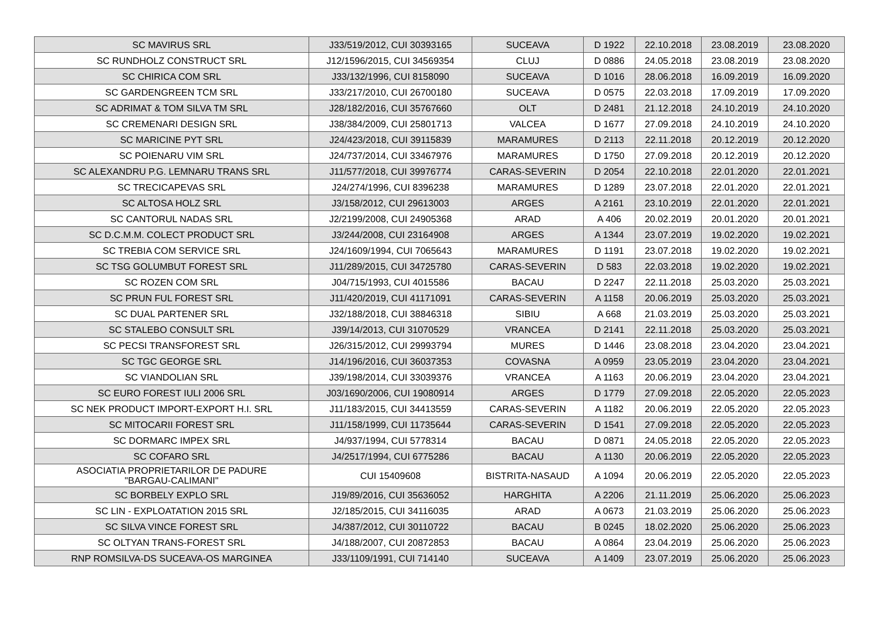| SC MAVIRUS SRL | J33/519/2012, CUI 30393165 | SUCEAVA | D 1922 | 22.10.2018 | 23.08.2019 | 23.08.2020 |
| SC RUNDHOLZ CONSTRUCT SRL | J12/1596/2015, CUI 34569354 | CLUJ | D 0886 | 24.05.2018 | 23.08.2019 | 23.08.2020 |
| SC CHIRICA COM SRL | J33/132/1996, CUI 8158090 | SUCEAVA | D 1016 | 28.06.2018 | 16.09.2019 | 16.09.2020 |
| SC GARDENGREEN TCM SRL | J33/217/2010, CUI 26700180 | SUCEAVA | D 0575 | 22.03.2018 | 17.09.2019 | 17.09.2020 |
| SC ADRIMAT & TOM SILVA TM SRL | J28/182/2016, CUI 35767660 | OLT | D 2481 | 21.12.2018 | 24.10.2019 | 24.10.2020 |
| SC CREMENARI DESIGN SRL | J38/384/2009, CUI 25801713 | VALCEA | D 1677 | 27.09.2018 | 24.10.2019 | 24.10.2020 |
| SC MARICINE PYT SRL | J24/423/2018, CUI 39115839 | MARAMURES | D 2113 | 22.11.2018 | 20.12.2019 | 20.12.2020 |
| SC POIENARU VIM SRL | J24/737/2014, CUI 33467976 | MARAMURES | D 1750 | 27.09.2018 | 20.12.2019 | 20.12.2020 |
| SC ALEXANDRU P.G. LEMNARU TRANS SRL | J11/577/2018, CUI 39976774 | CARAS-SEVERIN | D 2054 | 22.10.2018 | 22.01.2020 | 22.01.2021 |
| SC TRECICAPEVAS SRL | J24/274/1996, CUI 8396238 | MARAMURES | D 1289 | 23.07.2018 | 22.01.2020 | 22.01.2021 |
| SC ALTOSA HOLZ SRL | J3/158/2012, CUI 29613003 | ARGES | A 2161 | 23.10.2019 | 22.01.2020 | 22.01.2021 |
| SC CANTORUL NADAS SRL | J2/2199/2008, CUI 24905368 | ARAD | A 406 | 20.02.2019 | 20.01.2020 | 20.01.2021 |
| SC D.C.M.M. COLECT PRODUCT SRL | J3/244/2008, CUI 23164908 | ARGES | A 1344 | 23.07.2019 | 19.02.2020 | 19.02.2021 |
| SC TREBIA COM SERVICE SRL | J24/1609/1994, CUI 7065643 | MARAMURES | D 1191 | 23.07.2018 | 19.02.2020 | 19.02.2021 |
| SC TSG GOLUMBUT FOREST SRL | J11/289/2015, CUI 34725780 | CARAS-SEVERIN | D 583 | 22.03.2018 | 19.02.2020 | 19.02.2021 |
| SC ROZEN COM SRL | J04/715/1993, CUI 4015586 | BACAU | D 2247 | 22.11.2018 | 25.03.2020 | 25.03.2021 |
| SC PRUN FUL FOREST SRL | J11/420/2019, CUI 41171091 | CARAS-SEVERIN | A 1158 | 20.06.2019 | 25.03.2020 | 25.03.2021 |
| SC DUAL PARTENER SRL | J32/188/2018, CUI 38846318 | SIBIU | A 668 | 21.03.2019 | 25.03.2020 | 25.03.2021 |
| SC STALEBO CONSULT SRL | J39/14/2013, CUI 31070529 | VRANCEA | D 2141 | 22.11.2018 | 25.03.2020 | 25.03.2021 |
| SC PECSI TRANSFOREST SRL | J26/315/2012, CUI 29993794 | MURES | D 1446 | 23.08.2018 | 23.04.2020 | 23.04.2021 |
| SC TGC GEORGE SRL | J14/196/2016, CUI 36037353 | COVASNA | A 0959 | 23.05.2019 | 23.04.2020 | 23.04.2021 |
| SC VIANDOLIAN SRL | J39/198/2014, CUI 33039376 | VRANCEA | A 1163 | 20.06.2019 | 23.04.2020 | 23.04.2021 |
| SC EURO FOREST IULI 2006 SRL | J03/1690/2006, CUI 19080914 | ARGES | D 1779 | 27.09.2018 | 22.05.2020 | 22.05.2023 |
| SC NEK PRODUCT IMPORT-EXPORT H.I. SRL | J11/183/2015, CUI 34413559 | CARAS-SEVERIN | A 1182 | 20.06.2019 | 22.05.2020 | 22.05.2023 |
| SC MITOCARII FOREST SRL | J11/158/1999, CUI 11735644 | CARAS-SEVERIN | D 1541 | 27.09.2018 | 22.05.2020 | 22.05.2023 |
| SC DORMARC IMPEX SRL | J4/937/1994, CUI 5778314 | BACAU | D 0871 | 24.05.2018 | 22.05.2020 | 22.05.2023 |
| SC COFARO SRL | J4/2517/1994, CUI 6775286 | BACAU | A 1130 | 20.06.2019 | 22.05.2020 | 22.05.2023 |
| ASOCIATIA PROPRIETARILOR DE PADURE "BARGAU-CALIMANI" | CUI 15409608 | BISTRITA-NASAUD | A 1094 | 20.06.2019 | 22.05.2020 | 22.05.2023 |
| SC BORBELY EXPLO SRL | J19/89/2016, CUI 35636052 | HARGHITA | A 2206 | 21.11.2019 | 25.06.2020 | 25.06.2023 |
| SC LIN - EXPLOATATION 2015 SRL | J2/185/2015, CUI 34116035 | ARAD | A 0673 | 21.03.2019 | 25.06.2020 | 25.06.2023 |
| SC SILVA VINCE FOREST SRL | J4/387/2012, CUI 30110722 | BACAU | B 0245 | 18.02.2020 | 25.06.2020 | 25.06.2023 |
| SC OLTYAN TRANS-FOREST SRL | J4/188/2007, CUI 20872853 | BACAU | A 0864 | 23.04.2019 | 25.06.2020 | 25.06.2023 |
| RNP ROMSILVA-DS SUCEAVA-OS MARGINEA | J33/1109/1991, CUI 714140 | SUCEAVA | A 1409 | 23.07.2019 | 25.06.2020 | 25.06.2023 |